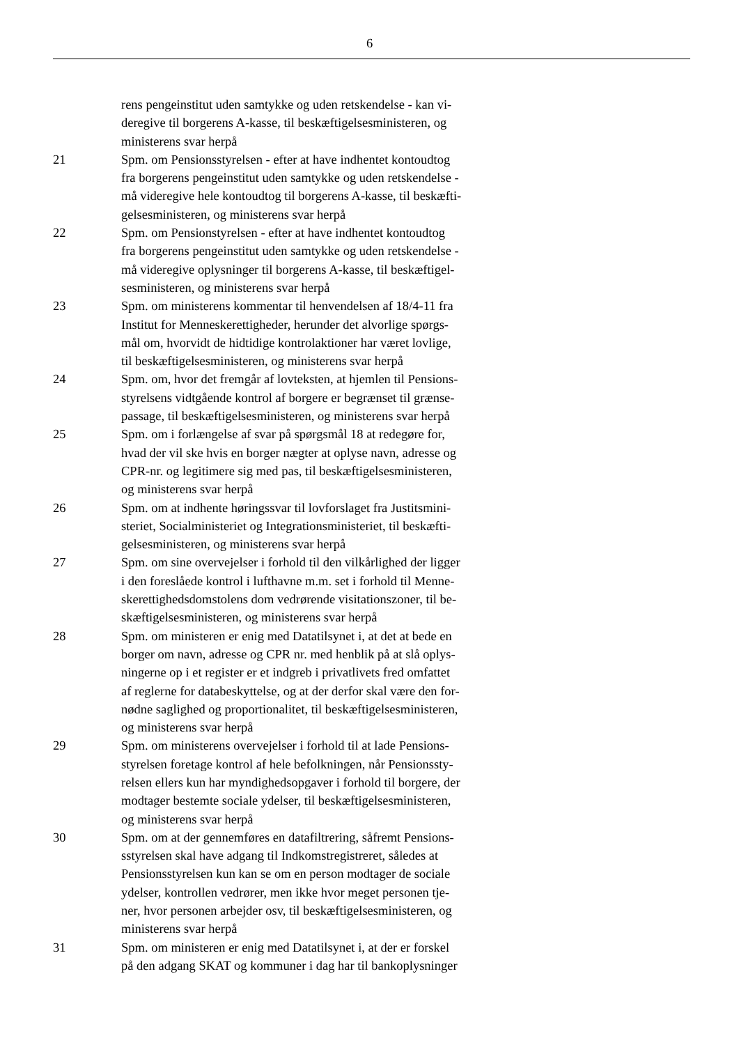6
rens pengeinstitut uden samtykke og uden retskendelse - kan vi-
deregive til borgerens A-kasse, til beskæftigelsesministeren, og
ministerens svar herpå
21 Spm. om Pensionsstyrelsen - efter at have indhentet kontoudtog
fra borgerens pengeinstitut uden samtykke og uden retskendelse -
må videregive hele kontoudtog til borgerens A-kasse, til beskæfti-
gelsesministeren, og ministerens svar herpå
22 Spm. om Pensionstyrelsen - efter at have indhentet kontoudtog
fra borgerens pengeinstitut uden samtykke og uden retskendelse -
må videregive oplysninger til borgerens A-kasse, til beskæftigel-
sesministeren, og ministerens svar herpå
23 Spm. om ministerens kommentar til henvendelsen af 18/4-11 fra
Institut for Menneskerettigheder, herunder det alvorlige spørgs-
mål om, hvorvidt de hidtidige kontrolaktioner har været lovlige,
til beskæftigelsesministeren, og ministerens svar herpå
24 Spm. om, hvor det fremgår af lovteksten, at hjemlen til Pensions-
styrelsens vidtgående kontrol af borgere er begrænset til grænse-
passage, til beskæftigelsesministeren, og ministerens svar herpå
25 Spm. om i forlængelse af svar på spørgsmål 18 at redegøre for,
hvad der vil ske hvis en borger nægter at oplyse navn, adresse og
CPR-nr. og legitimere sig med pas, til beskæftigelsesministeren,
og ministerens svar herpå
26 Spm. om at indhente høringssvar til lovforslaget fra Justitsmini-
steriet, Socialministeriet og Integrationsministeriet, til beskæfti-
gelsesministeren, og ministerens svar herpå
27 Spm. om sine overvejelser i forhold til den vilkårlighed der ligger
i den foreslåede kontrol i lufthavne m.m. set i forhold til Menne-
skerettighedsdomstolens dom vedrørende visitationszoner, til be-
skæftigelsesministeren, og ministerens svar herpå
28 Spm. om ministeren er enig med Datatilsynet i, at det at bede en
borger om navn, adresse og CPR nr. med henblik på at slå oplys-
ningerne op i et register er et indgreb i privatlivets fred omfattet
af reglerne for databeskyttelse, og at der derfor skal være den for-
nødne saglighed og proportionalitet, til beskæftigelsesministeren,
og ministerens svar herpå
29 Spm. om ministerens overvejelser i forhold til at lade Pensions-
styrelsen foretage kontrol af hele befolkningen, når Pensionssty-
relsen ellers kun har myndighedsopgaver i forhold til borgere, der
modtager bestemte sociale ydelser, til beskæftigelsesministeren,
og ministerens svar herpå
30 Spm. om at der gennemføres en datafiltrering, såfremt Pensions-
sstyrelsen skal have adgang til Indkomstregistreret, således at
Pensionsstyrelsen kun kan se om en person modtager de sociale
ydelser, kontrollen vedrører, men ikke hvor meget personen tje-
ner, hvor personen arbejder osv, til beskæftigelsesministeren, og
ministerens svar herpå
31 Spm. om ministeren er enig med Datatilsynet i, at der er forskel
på den adgang SKAT og kommuner i dag har til bankoplysninger